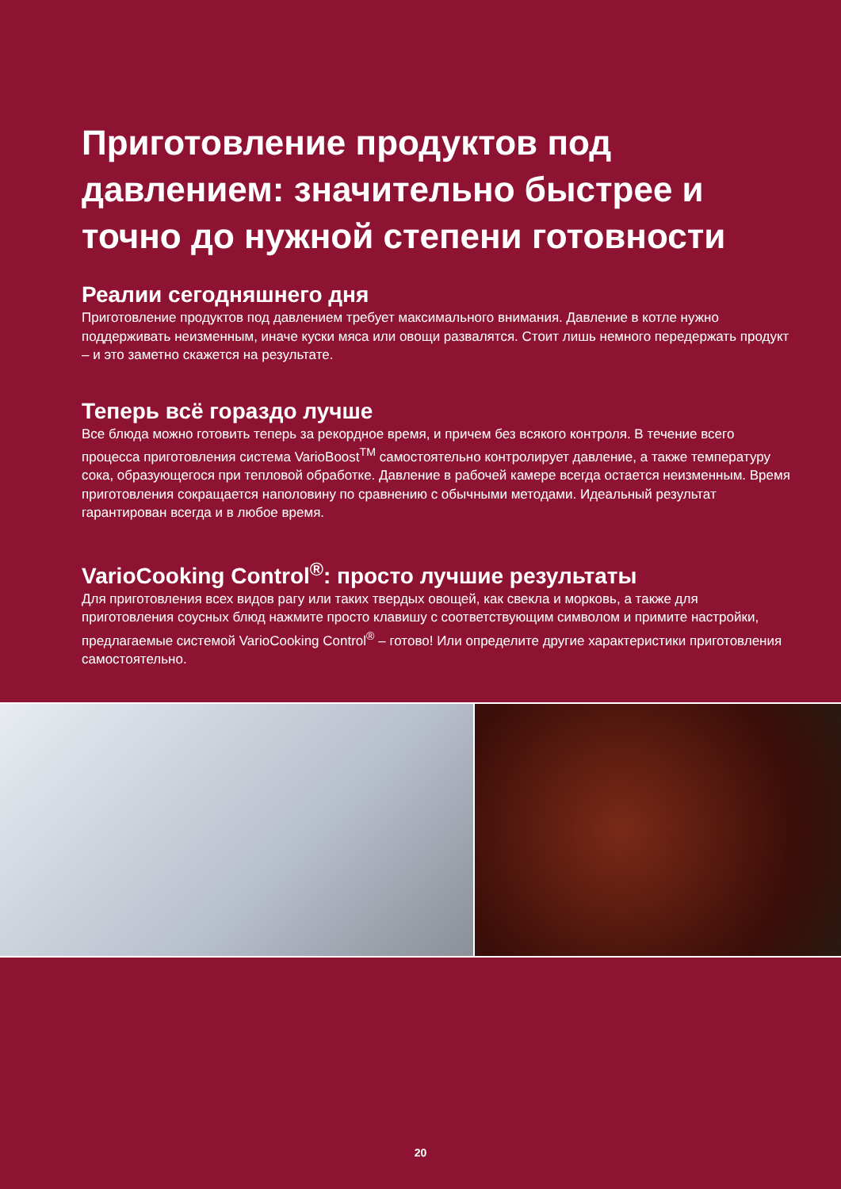Приготовление продуктов под давлением: значительно быстрее и точно до нужной степени готовности
Реалии сегодняшнего дня
Приготовление продуктов под давлением требует максимального внимания. Давление в котле нужно поддерживать неизменным, иначе куски мяса или овощи развалятся. Стоит лишь немного передержать продукт – и это заметно скажется на результате.
Теперь всё гораздо лучше
Все блюда можно готовить теперь за рекордное время, и причем без всякого контроля. В течение всего процесса приготовления система VarioBoost<sup>TM</sup> самостоятельно контролирует давление, а также температуру сока, образующегося при тепловой обработке. Давление в рабочей камере всегда остается неизменным. Время приготовления сокращается наполовину по сравнению с обычными методами. Идеальный результат гарантирован всегда и в любое время.
VarioCooking Control<sup>®</sup>: просто лучшие результаты
Для приготовления всех видов рагу или таких твердых овощей, как свекла и морковь, а также для приготовления соусных блюд нажмите просто клавишу с соответствующим символом и примите настройки, предлагаемые системой VarioCooking Control<sup>®</sup> – готово! Или определите другие характеристики приготовления самостоятельно.
20